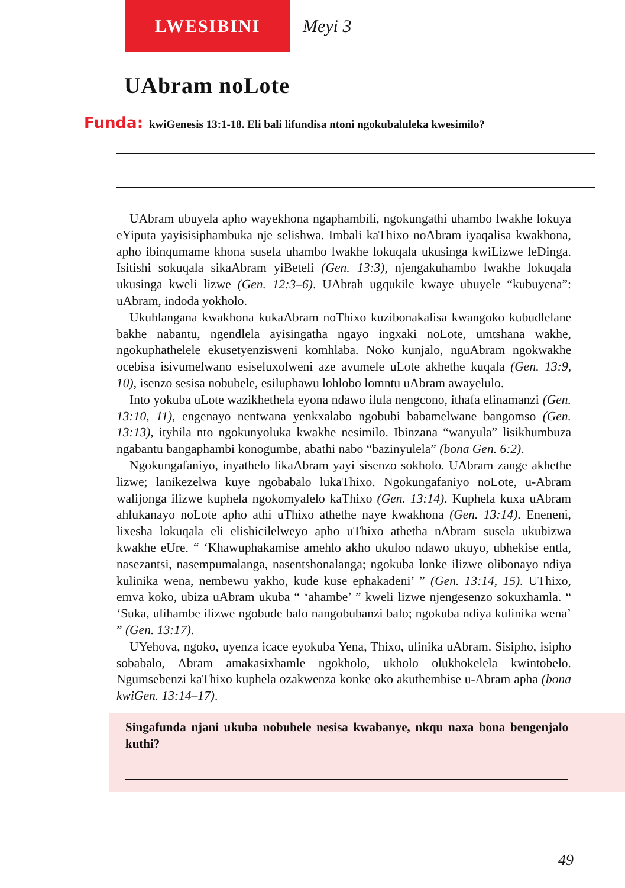LWESIBINI
Meyi 3
UAbram noLote
Funda: kwiGenesis 13:1-18. Eli bali lifundisa ntoni ngokubaluleka kwesimilo?
UAbram ubuyela apho wayekhona ngaphambili, ngokungathi uhambo lwakhe lokuya eYiputa yayisisiphambuka nje selishwa. Imbali kaThixo noAbram iyaqalisa kwakhona, apho ibinqumame khona susela uhambo lwakhe lokuqala ukusinga kwiLizwe leDinga. Isitishi sokuqala sikaAbram yiBeteli (Gen. 13:3), njengakuhambo lwakhe lokuqala ukusinga kweli lizwe (Gen. 12:3–6). UAbrah ugqukile kwaye ubuyele “kubuyena”: uAbram, indoda yokholo.
Ukuhlangana kwakhona kukaAbram noThixo kuzibonakalisa kwangoko kubudlelane bakhe nabantu, ngendlela ayisingatha ngayo ingxaki noLote, umtshana wakhe, ngokuphathelele ekusetyenzisweni komhlaba. Noko kunjalo, nguAbram ngokwakhe ocebisa isivumelwano esiseluxolweni aze avumele uLote akhethe kuqala (Gen. 13:9, 10), isenzo sesisa nobubele, esiluphawu lohlobo lomntu uAbram awayelulo.
Into yokuba uLote wazikhethela eyona ndawo ilula nengcono, ithafa elinamanzi (Gen. 13:10, 11), engenayo nentwana yenkxalabo ngobubi babamelwane bangomso (Gen. 13:13), ityhila nto ngokunyoluka kwakhe nesimilo. Ibinzana “wanyula” lisikhumbuza ngabantu bangaphambi konogumbe, abathi nabo “bazinyulela” (bona Gen. 6:2).
Ngokungafaniyo, inyathelo likaAbram yayi sisenzo sokholo. UAbram zange akhethe lizwe; lanikezelwa kuye ngobabalo lukaThixo. Ngokungafaniyo noLote, u-Abram walijonga ilizwe kuphela ngokomyalelo kaThixo (Gen. 13:14). Kuphela kuxa uAbram ahlukanayo noLote apho athi uThixo athethe naye kwakhona (Gen. 13:14). Eneneni, lixesha lokuqala eli elishicilelweyo apho uThixo athetha nAbram susela ukubizwa kwakhe eUre. “ ‘Khawuphakamise amehlo akho ukuloo ndawo ukuyo, ubhekise entla, nasezantsi, nasempumalanga, nasentshonalanga; ngokuba lonke ilizwe olibonayo ndiya kulinika wena, nembewu yakho, kude kuse ephakadeni’ ” (Gen. 13:14, 15). UThixo, emva koko, ubiza uAbram ukuba “ ‘ahambe’ ” kweli lizwe njengesenzo sokuxhamla. “ ‘Suka, ulihambe ilizwe ngobude balo nangobubanzi balo; ngokuba ndiya kulinika wena’ ” (Gen. 13:17).
UYehova, ngoko, uyenza icace eyokuba Yena, Thixo, ulinika uAbram. Sisipho, isipho sobabalo, Abram amakasixhamle ngokholo, ukholo olukhokelela kwintobelo. Ngumsebenzi kaThixo kuphela ozakwenza konke oko akuthembise u-Abram apha (bona kwiGen. 13:14–17).
Singafunda njani ukuba nobubele nesisa kwabanye, nkqu naxa bona bengenjalo kuthi?
49